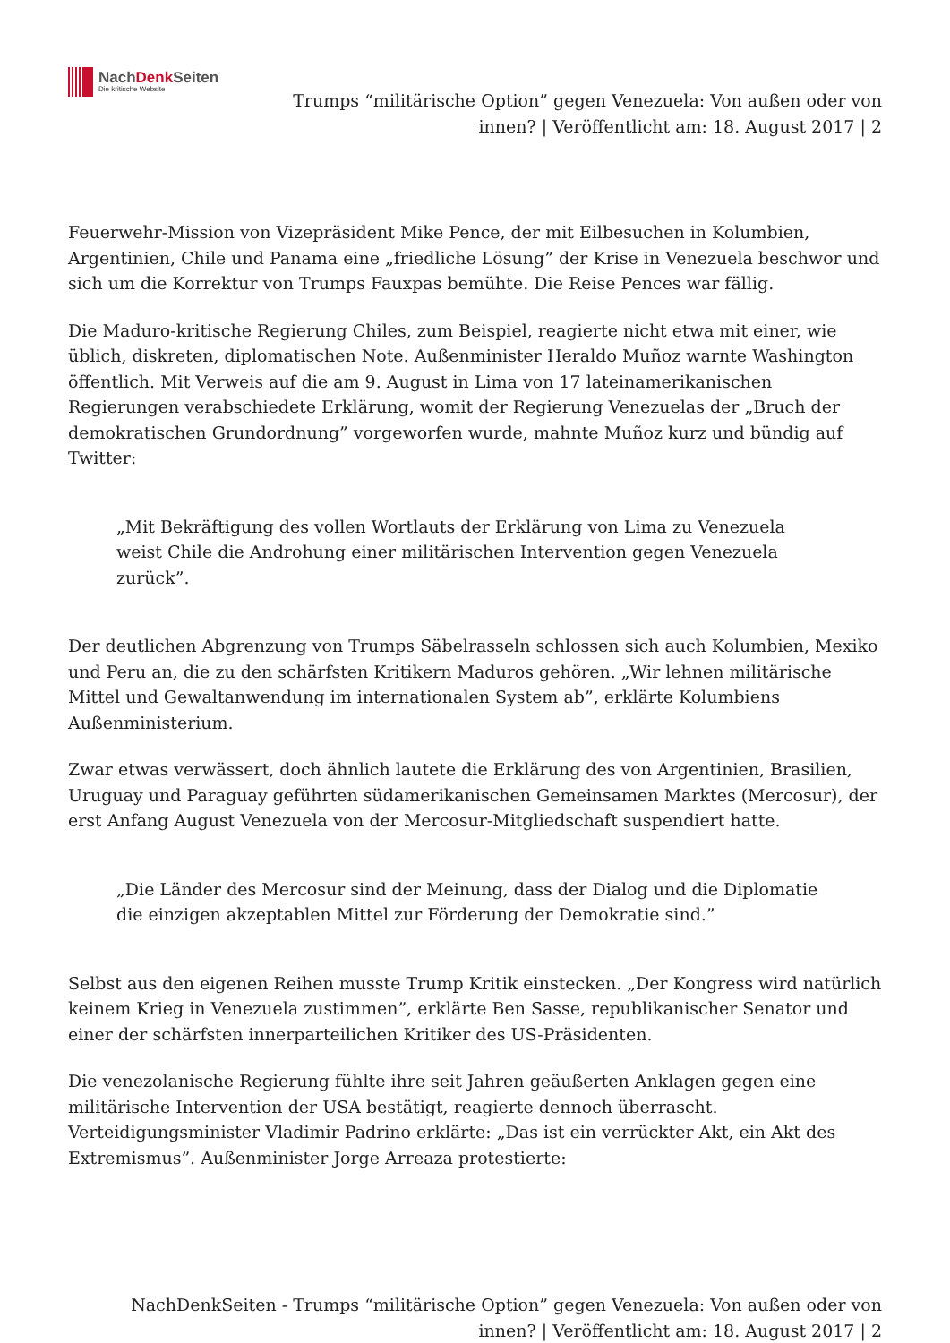NachDenk Seiten
Die kritische Website
Trumps “militärische Option” gegen Venezuela: Von außen oder von innen? | Veröffentlicht am: 18. August 2017 | 2
Feuerwehr-Mission von Vizepräsident Mike Pence, der mit Eilbesuchen in Kolumbien, Argentinien, Chile und Panama eine „friedliche Lösung” der Krise in Venezuela beschwor und sich um die Korrektur von Trumps Fauxpas bemühte. Die Reise Pences war fällig.
Die Maduro-kritische Regierung Chiles, zum Beispiel, reagierte nicht etwa mit einer, wie üblich, diskreten, diplomatischen Note. Außenminister Heraldo Muñoz warnte Washington öffentlich. Mit Verweis auf die am 9. August in Lima von 17 lateinamerikanischen Regierungen verabschiedete Erklärung, womit der Regierung Venezuelas der „Bruch der demokratischen Grundordnung” vorgeworfen wurde, mahnte Muñoz kurz und bündig auf Twitter:
„Mit Bekräftigung des vollen Wortlauts der Erklärung von Lima zu Venezuela weist Chile die Androhung einer militärischen Intervention gegen Venezuela zurück”.
Der deutlichen Abgrenzung von Trumps Säbelrasseln schlossen sich auch Kolumbien, Mexiko und Peru an, die zu den schärfsten Kritikern Maduros gehören. „Wir lehnen militärische Mittel und Gewaltanwendung im internationalen System ab”, erklärte Kolumbiens Außenministerium.
Zwar etwas verwässert, doch ähnlich lautete die Erklärung des von Argentinien, Brasilien, Uruguay und Paraguay geführten südamerikanischen Gemeinsamen Marktes (Mercosur), der erst Anfang August Venezuela von der Mercosur-Mitgliedschaft suspendiert hatte.
„Die Länder des Mercosur sind der Meinung, dass der Dialog und die Diplomatie die einzigen akzeptablen Mittel zur Förderung der Demokratie sind.”
Selbst aus den eigenen Reihen musste Trump Kritik einstecken. „Der Kongress wird natürlich keinem Krieg in Venezuela zustimmen”, erklärte Ben Sasse, republikanischer Senator und einer der schärfsten innerparteilichen Kritiker des US-Präsidenten.
Die venezolanische Regierung fühlte ihre seit Jahren geäußerten Anklagen gegen eine militärische Intervention der USA bestätigt, reagierte dennoch überrascht. Verteidigungsminister Vladimir Padrino erklärte: „Das ist ein verrückter Akt, ein Akt des Extremismus”. Außenminister Jorge Arreaza protestierte:
NachDenkSeiten - Trumps “militärische Option” gegen Venezuela: Von außen oder von innen? | Veröffentlicht am: 18. August 2017 | 2